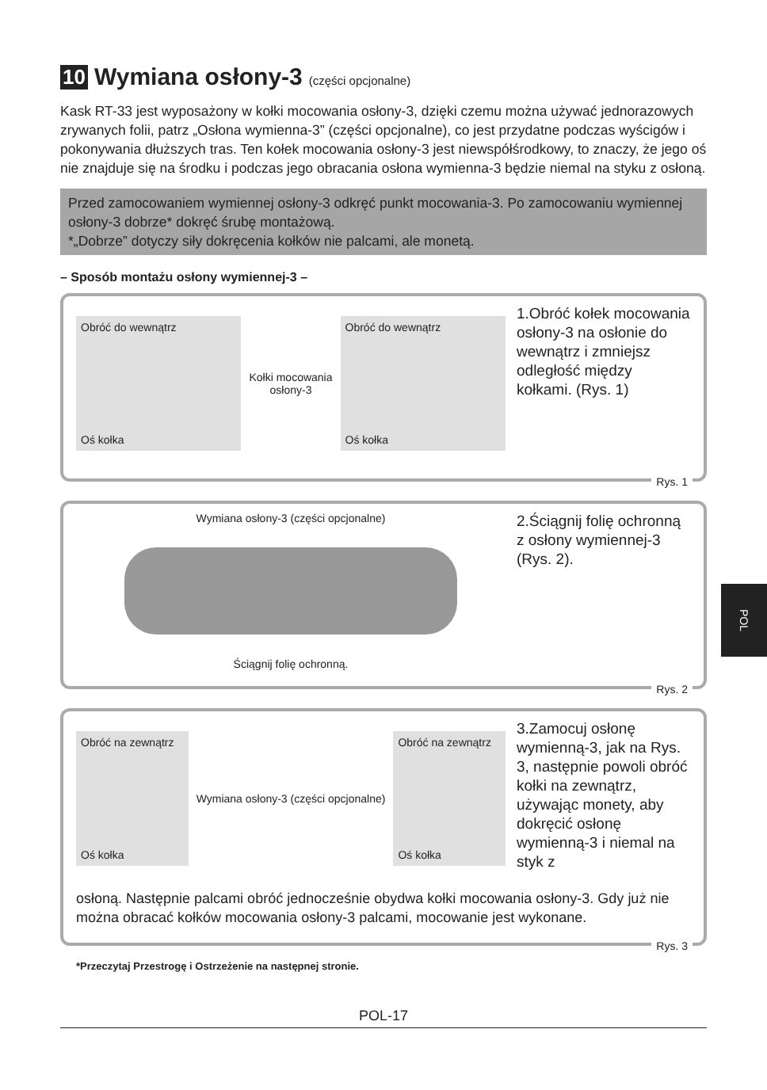10 Wymiana osłony-3 (części opcjonalne)
Kask RT-33 jest wyposażony w kołki mocowania osłony-3, dzięki czemu można używać jednorazowych zrywanych folii, patrz „Osłona wymienna-3” (części opcjonalne), co jest przydatne podczas wyścigów i pokonywania dłuższych tras. Ten kołek mocowania osłony-3 jest niewspółśrodkowy, to znaczy, że jego oś nie znajduje się na środku i podczas jego obracania osłona wymienna-3 będzie niemal na styku z osłoną.
Przed zamocowaniem wymiennej osłony-3 odkręć punkt mocowania-3. Po zamocowaniu wymiennej osłony-3 dobrze* dokręć śrubę montażową.
*„Dobrze” dotyczy siły dokręcenia kołków nie palcami, ale monetą.
– Sposób montażu osłony wymiennej-3 –
Obróć do wewnątrz
Oś kołka
Kołki mocowania
osłony-3
Obróć do wewnątrz
Oś kołka
1.Obróć kołek mocowania osłony-3 na osłonie do wewnątrz i zmniejsz odległość między kołkami. (Rys. 1)
Rys. 1
Wymiana osłony-3 (części opcjonalne)
Ściągnij folię ochronną.
2.Ściągnij folię ochronną z osłony wymiennej-3 (Rys. 2).
Rys. 2
Obróć na zewnątrz
Oś kołka
Wymiana osłony-3 (części opcjonalne)
Obróć na zewnątrz
Oś kołka
3.Zamocuj osłonę wymienną-3, jak na Rys. 3, następnie powoli obróć kołki na zewnątrz, używając monety, aby dokręcić osłonę wymienną-3 i niemal na styk z
osłoną. Następnie palcami obróć jednocześnie obydwa kołki mocowania osłony-3. Gdy już nie można obracać kołków mocowania osłony-3 palcami, mocowanie jest wykonane.
Rys. 3
*Przeczytaj Przestrogę i Ostrzeżenie na następnej stronie.
POL-17
POL